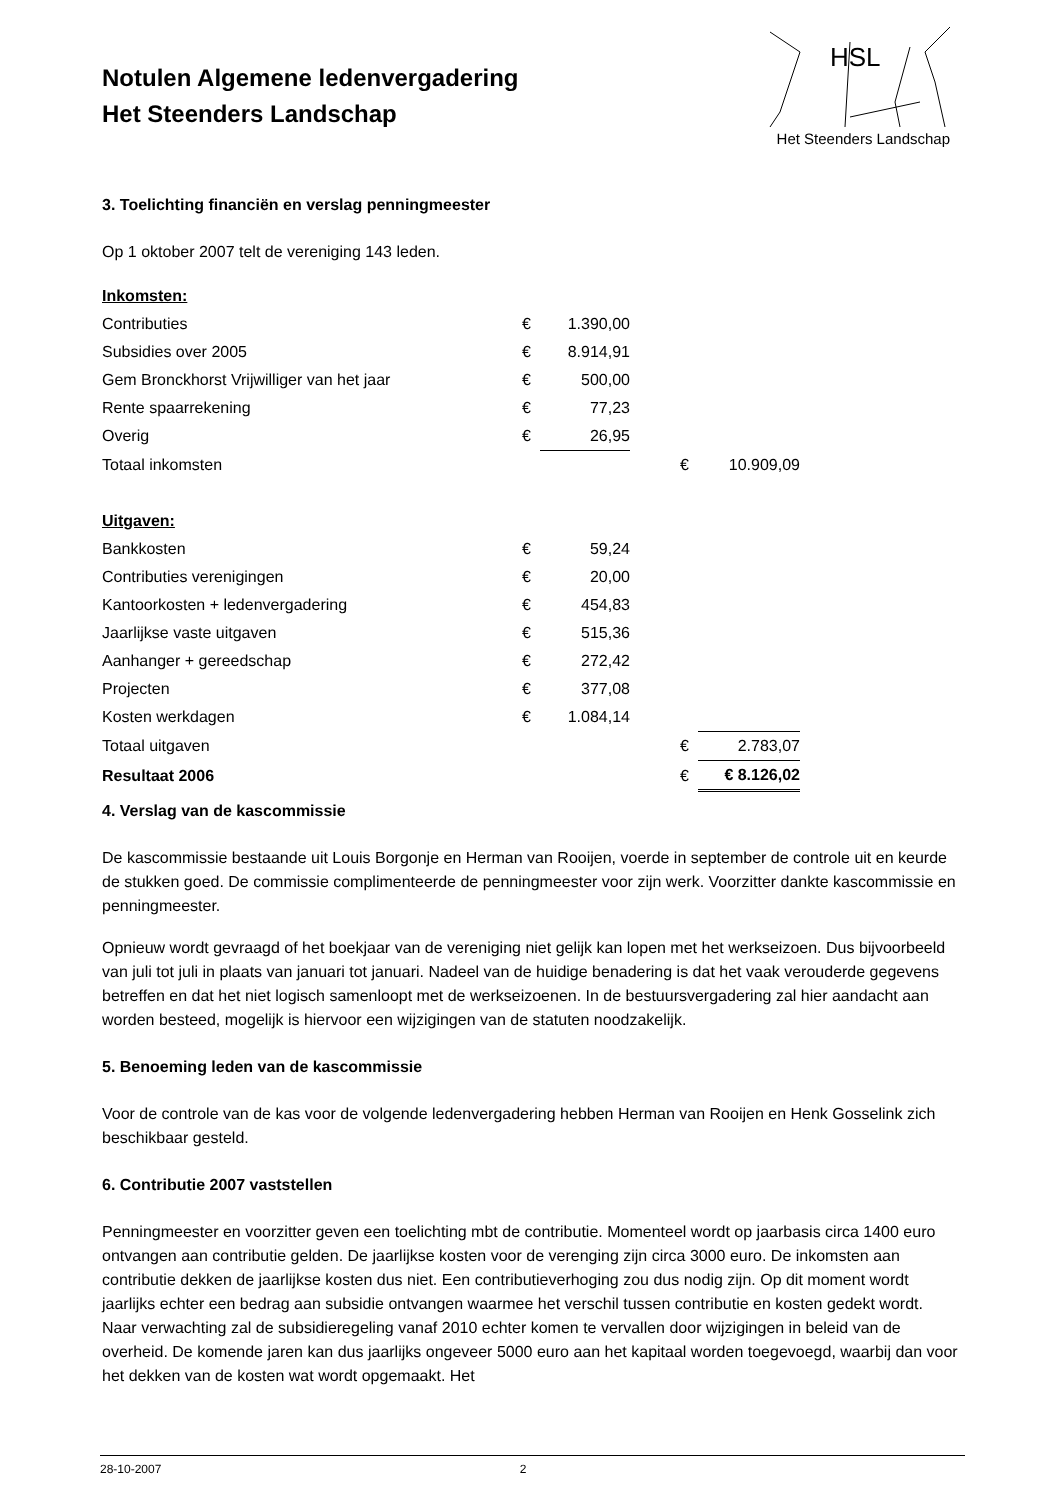Notulen Algemene ledenvergadering
Het Steenders Landschap
HSL
Het Steenders Landschap
3. Toelichting financiën en verslag penningmeester
Op 1 oktober 2007 telt de vereniging 143 leden.
| Inkomsten: | | | | | |
| Contributies | € | 1.390,00 | | | |
| Subsidies over 2005 | € | 8.914,91 | | | |
| Gem Bronckhorst Vrijwilliger van het jaar | € | 500,00 | | | |
| Rente spaarrekening | € | 77,23 | | | |
| Overig | € | 26,95 | | | |
| Totaal inkomsten | | | | € | 10.909,09 |
| Uitgaven: | | | | | |
| Bankkosten | € | 59,24 | | | |
| Contributies verenigingen | € | 20,00 | | | |
| Kantoorkosten + ledenvergadering | € | 454,83 | | | |
| Jaarlijkse vaste uitgaven | € | 515,36 | | | |
| Aanhanger + gereedschap | € | 272,42 | | | |
| Projecten | € | 377,08 | | | |
| Kosten werkdagen | € | 1.084,14 | | | |
| Totaal uitgaven | | | | € | 2.783,07 |
| Resultaat 2006 | | | | € | € 8.126,02 |
4. Verslag van de kascommissie
De kascommissie bestaande uit Louis Borgonje en Herman van Rooijen, voerde in september de controle uit en keurde de stukken goed. De commissie complimenteerde de penningmeester voor zijn werk. Voorzitter dankte kascommissie en penningmeester.
Opnieuw wordt gevraagd of het boekjaar van de vereniging niet gelijk kan lopen met het werkseizoen. Dus bijvoorbeeld van juli tot juli in plaats van januari tot januari. Nadeel van de huidige benadering is dat het vaak verouderde gegevens betreffen en dat het niet logisch samenloopt met de werkseizoenen. In de bestuursvergadering zal hier aandacht aan worden besteed, mogelijk is hiervoor een wijzigingen van de statuten noodzakelijk.
5. Benoeming leden van de kascommissie
Voor de controle van de kas voor de volgende ledenvergadering hebben Herman van Rooijen en Henk Gosselink zich beschikbaar gesteld.
6. Contributie 2007 vaststellen
Penningmeester en voorzitter geven een toelichting mbt de contributie. Momenteel wordt op jaarbasis circa 1400 euro ontvangen aan contributie gelden. De jaarlijkse kosten voor de verenging zijn circa 3000 euro. De inkomsten aan contributie dekken de jaarlijkse kosten dus niet. Een contributieverhoging zou dus nodig zijn. Op dit moment wordt jaarlijks echter een bedrag aan subsidie ontvangen waarmee het verschil tussen contributie en kosten gedekt wordt. Naar verwachting zal de subsidieregeling vanaf 2010 echter komen te vervallen door wijzigingen in beleid van de overheid. De komende jaren kan dus jaarlijks ongeveer 5000 euro aan het kapitaal worden toegevoegd, waarbij dan voor het dekken van de kosten wat wordt opgemaakt. Het
28-10-2007 2